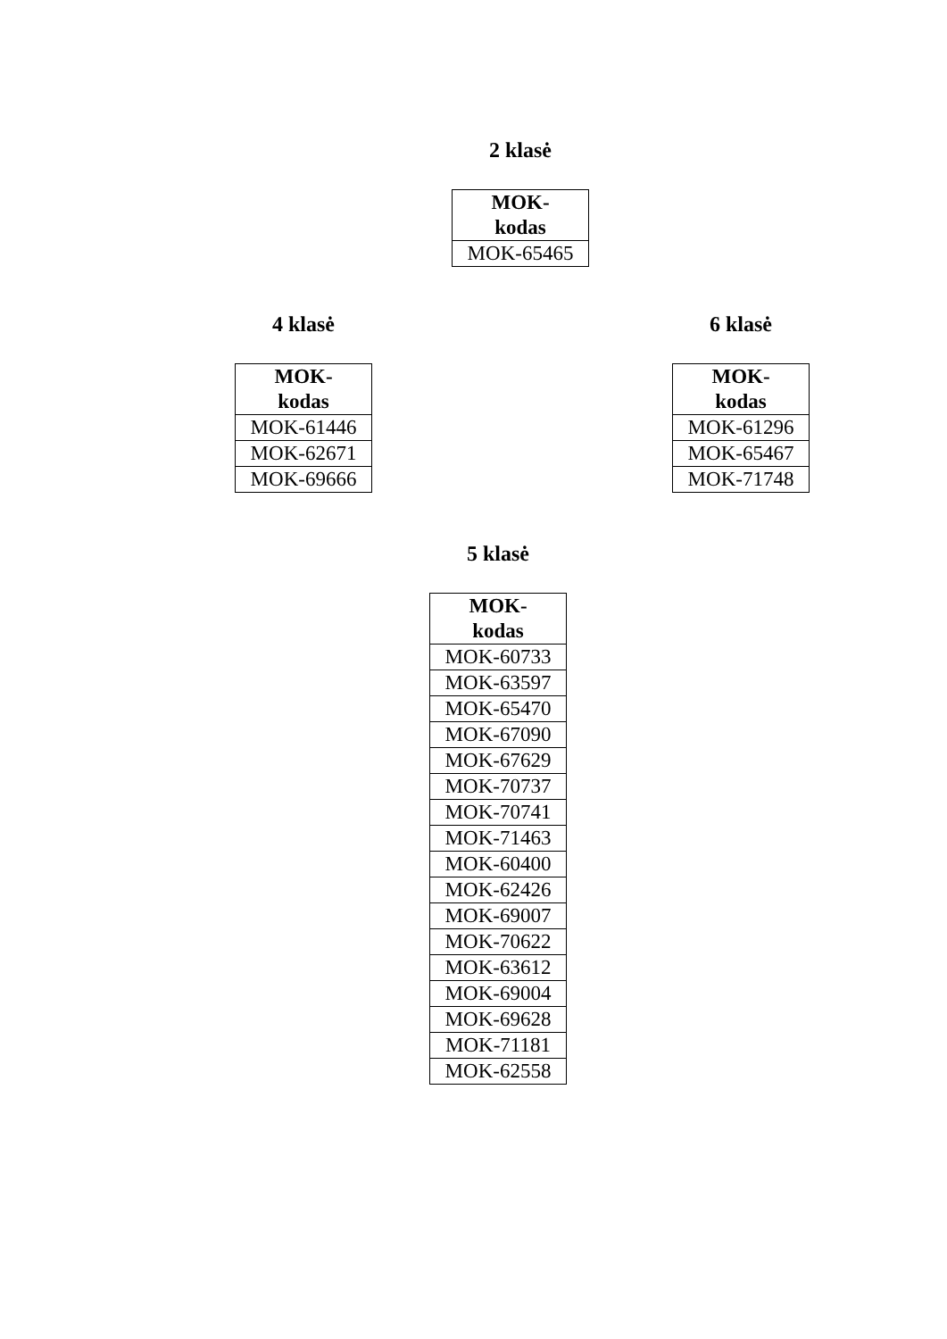2 klasė
| MOK- kodas |
| --- |
| MOK-65465 |
4 klasė
| MOK- kodas |
| --- |
| MOK-61446 |
| MOK-62671 |
| MOK-69666 |
6 klasė
| MOK- kodas |
| --- |
| MOK-61296 |
| MOK-65467 |
| MOK-71748 |
5 klasė
| MOK- kodas |
| --- |
| MOK-60733 |
| MOK-63597 |
| MOK-65470 |
| MOK-67090 |
| MOK-67629 |
| MOK-70737 |
| MOK-70741 |
| MOK-71463 |
| MOK-60400 |
| MOK-62426 |
| MOK-69007 |
| MOK-70622 |
| MOK-63612 |
| MOK-69004 |
| MOK-69628 |
| MOK-71181 |
| MOK-62558 |